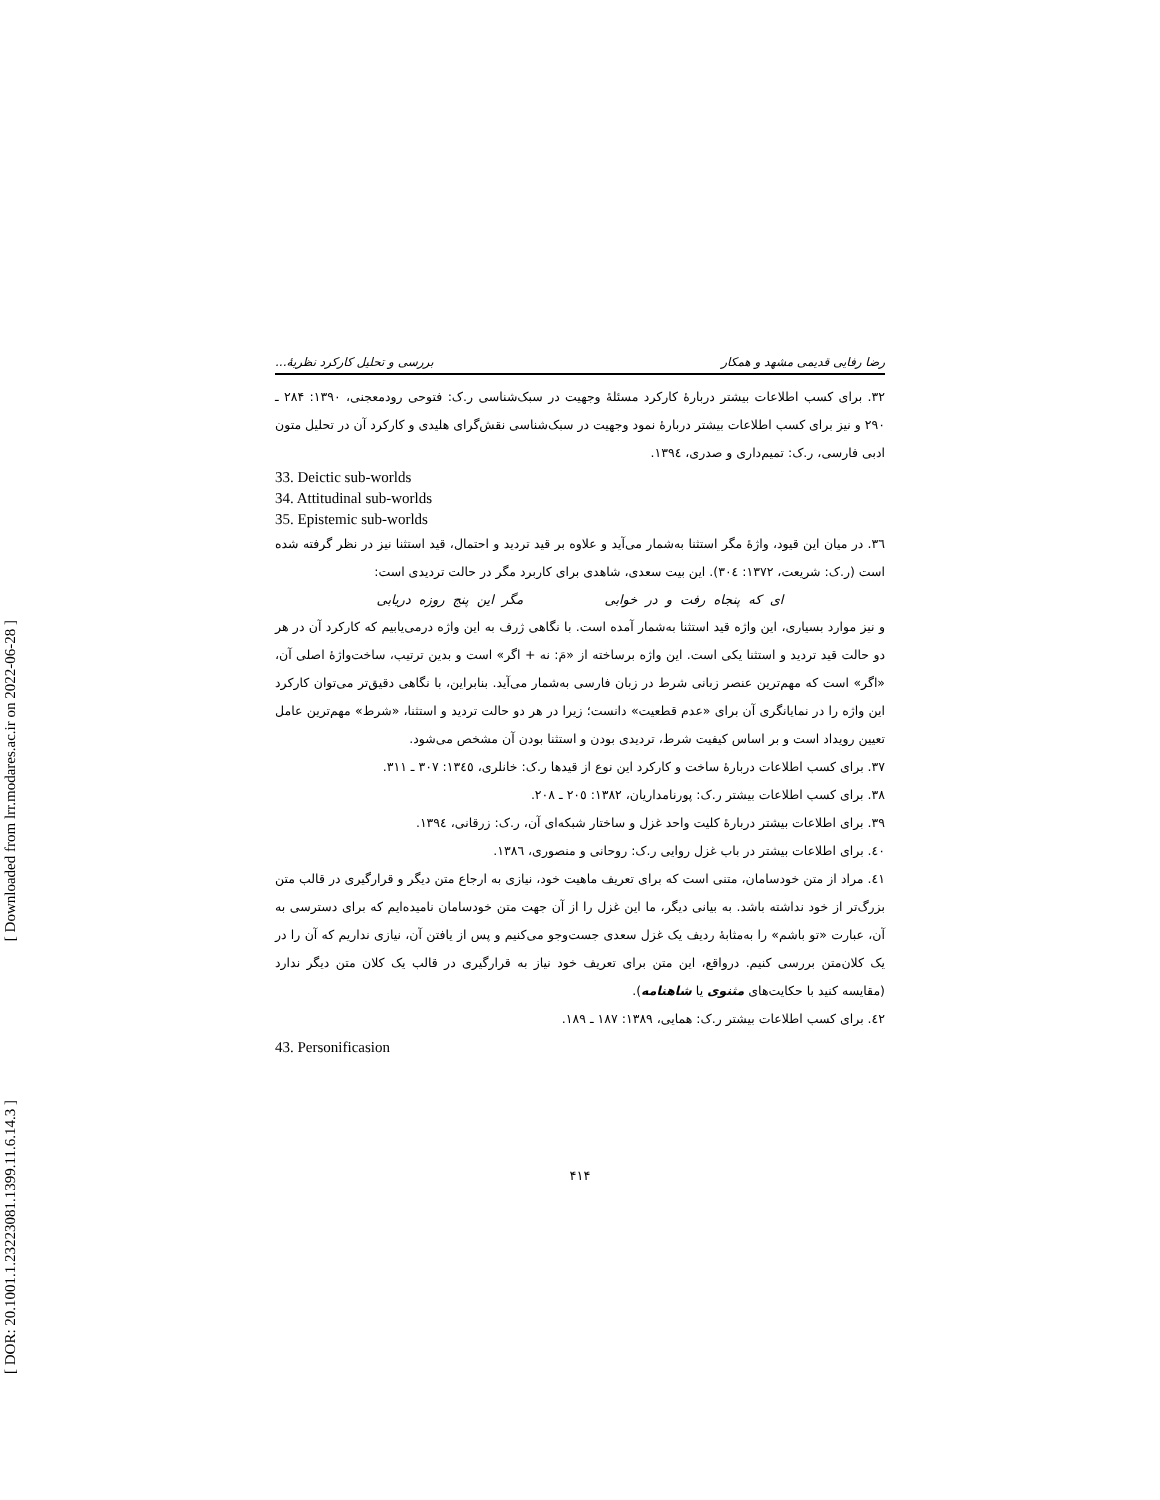[ Downloaded from lrr.modares.ac.ir on 2022-06-28 ]
[ DOR: 20.1001.1.23223081.1399.11.6.14.3 ]
رضا رفایی قدیمی مشهد و همکار بررسی و تحلیل کارکرد نظریهٔ...
۳۲. برای کسب اطلاعات بیشتر دربارهٔ کارکرد مسئلهٔ وجهیت در سبک‌شناسی ر.ک: فتوحی رودمعجنی، ۱۳۹۰: ۲۸۴ ـ ۲۹۰ و نیز برای کسب اطلاعات بیشتر دربارهٔ نمود وجهیت در سبک‌شناسی نقش‌گرای هلیدی و کارکرد آن در تحلیل متون ادبی فارسی، ر.ک: تمیم‌داری و صدری، ۱۳۹٤.
33. Deictic sub-worlds
34. Attitudinal sub-worlds
35. Epistemic sub-worlds
۳٦. در میان این قیود، واژهٔ مگر استثنا به‌شمار می‌آید و علاوه بر قید تردید و احتمال، قید استثنا نیز در نظر گرفته شده است (ر.ک: شریعت، ۱۳۷۲: ۳۰٤). این بیت سعدی، شاهدی برای کاربرد مگر در حالت تردیدی است:
ای که پنجاه رفت و در خوابی مگر این پنج روزه دریابی
و نیز موارد بسیاری، این واژه قید استثنا به‌شمار آمده است. با نگاهی ژرف به این واژه درمی‌یابیم که کارکرد آن در هر دو حالت قید تردید و استثنا یکی است. این واژه برساخته از «مَ: نه + اگر» است و بدین ترتیب، ساخت‌واژهٔ اصلی آن، «اگر» است که مهم‌ترین عنصر زبانی شرط در زبان فارسی به‌شمار می‌آید. بنابراین، با نگاهی دقیق‌تر می‌توان کارکرد این واژه را در نمایانگری آن برای «عدم قطعیت» دانست؛ زیرا در هر دو حالت تردید و استثنا، «شرط» مهم‌ترین عامل تعیین رویداد است و بر اساس کیفیت شرط، تردیدی بودن و استثنا بودن آن مشخص می‌شود.
۳۷. برای کسب اطلاعات دربارهٔ ساخت و کارکرد این نوع از قیدها ر.ک: خانلری، ۱۳٤٥: ۳۰۷ ـ ۳۱۱.
۳۸. برای کسب اطلاعات بیشتر ر.ک: پورنامداریان، ۱۳۸۲: ۲۰٥ ـ ۲۰۸.
۳۹. برای اطلاعات بیشتر دربارهٔ کلیت واحد غزل و ساختار شبکه‌ای آن، ر.ک: زرقانی، ۱۳۹٤.
٤۰. برای اطلاعات بیشتر در باب غزل روایی ر.ک: روحانی و منصوری، ۱۳۸٦.
٤۱. مراد از متن خودسامان، متنی است که برای تعریف ماهیت خود، نیازی به ارجاع متن دیگر و قرارگیری در قالب متن بزرگ‌تر از خود نداشته باشد. به بیانی دیگر، ما این غزل را از آن جهت متن خودسامان نامیده‌ایم که برای دسترسی به آن، عبارت «تو باشم» را به‌مثابهٔ ردیف یک غزل سعدی جست‌وجو می‌کنیم و پس از یافتن آن، نیازی نداریم که آن را در یک کلان‌متن بررسی کنیم. درواقع، این متن برای تعریف خود نیاز به قرارگیری در قالب یک کلان متن دیگر ندارد (مقایسه کنید با حکایت‌های مثنوی یا شاهنامه).
٤۲. برای کسب اطلاعات بیشتر ر.ک: همایی، ۱۳۸۹: ۱۸۷ ـ ۱۸۹.
43. Personificasion
۴۱۴